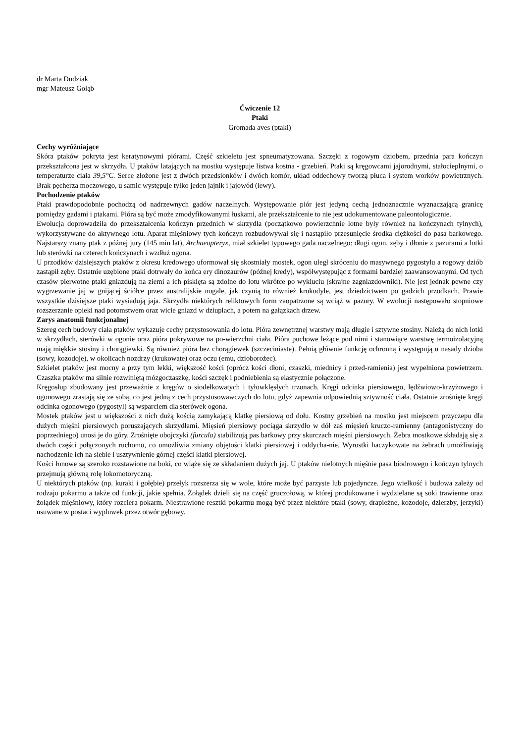dr Marta Dudziak
mgr Mateusz Gołąb
Ćwiczenie 12
Ptaki
Gromada aves (ptaki)
Cechy wyróżniające
Skóra ptaków pokryta jest keratynowymi piórami. Część szkieletu jest spneumatyzowana. Szczęki z rogowym dziobem, przednia para kończyn przekształcona jest w skrzydła. U ptaków latających na mostku występuje listwa kostna - grzebień. Ptaki są kręgowcami jajorodnymi, stałocieplnymi, o temperaturze ciała 39,5°C. Serce złożone jest z dwóch przedsionków i dwóch komór, układ oddechowy tworzą płuca i system worków powietrznych. Brak pęcherza moczowego, u samic występuje tylko jeden jajnik i jajowód (lewy).
Pochodzenie ptaków
Ptaki prawdopodobnie pochodzą od nadrzewnych gadów naczelnych. Występowanie piór jest jedyną cechą jednoznacznie wyznaczającą granicę pomiędzy gadami i ptakami. Pióra są być może zmodyfikowanymi łuskami, ale przekształcenie to nie jest udokumentowane paleontologicznie.
Ewolucja doprowadziła do przekształcenia kończyn przednich w skrzydła (początkowo powierzchnie lotne były również na kończynach tylnych), wykorzystywane do aktywnego lotu. Aparat mięśniowy tych kończyn rozbudowywał się i nastąpiło przesunięcie środka ciężkości do pasa barkowego. Najstarszy znany ptak z późnej jury (145 min lat), Archaeopteryx, miał szkielet typowego gada naczelnego: długi ogon, zęby i dłonie z pazurami a lotki lub sterówki na czterech kończynach i wzdłuż ogona.
U przodków dzisiejszych ptaków z okresu kredowego uformował się skostniały mostek, ogon uległ skróceniu do masywnego pygostylu a rogowy dziób zastąpił zęby. Ostatnie uzębione ptaki dotrwały do końca ery dinozaurów (późnej kredy), współwystępując z formami bardziej zaawansowanymi. Od tych czasów pierwotne ptaki gniazdują na ziemi a ich pisklęta są zdolne do lotu wkrótce po wykluciu (skrajne zagniazdowniki). Nie jest jednak pewne czy wygrzewanie jaj w gnijącej ściółce przez australijskie nogale, jak czynią to również krokodyle, jest dziedzictwem po gadzich przodkach. Prawie wszystkie dzisiejsze ptaki wysiadują jaja. Skrzydła niektórych reliktowych form zaopatrzone są wciąż w pazury. W ewolucji następowało stopniowe rozszerzanie opieki nad potomstwem oraz wicie gniazd w dziuplach, a potem na gałązkach drzew.
Zarys anatomii funkcjonalnej
Szereg cech budowy ciała ptaków wykazuje cechy przystosowania do lotu. Pióra zewnętrznej warstwy mają długie i sztywne stosiny. Należą do nich lotki w skrzydłach, sterówki w ogonie oraz pióra pokrywowe na po-wierzchni ciała. Pióra puchowe leżące pod nimi i stanowiące warstwę termoizolacyjną mają miękkie stosiny i chorągiewki. Są również pióra bez chorągiewek (szczeciniaste). Pełnią głównie funkcję ochronną i występują u nasady dzioba (sowy, kozodoje), w okolicach nozdrzy (krukowate) oraz oczu (emu, dzioborożec).
Szkielet ptaków jest mocny a przy tym lekki, większość kości (oprócz kości dłoni, czaszki, miednicy i przed-ramienia) jest wypełniona powietrzem. Czaszka ptaków ma silnie rozwiniętą mózgoczaszkę, kości szczęk i podniebienia są elastycznie połączone.
Kręgosłup zbudowany jest przeważnie z kręgów o siodełkowatych i tyłowklęsłych trzonach. Kręgi odcinka piersiowego, lędźwiowo-krzyżowego i ogonowego zrastają się ze sobą, co jest jedną z cech przystosowawczych do lotu, gdyż zapewnia odpowiednią sztywność ciała. Ostatnie zrośnięte kręgi odcinka ogonowego (pygostyl) są wsparciem dla sterówek ogona.
Mostek ptaków jest u większości z nich dużą kością zamykającą klatkę piersiową od dołu. Kostny grzebień na mostku jest miejscem przyczepu dla dużych mięśni piersiowych poruszających skrzydłami. Mięsień piersiowy pociąga skrzydło w dół zaś mięsień kruczo-ramienny (antagonistyczny do poprzedniego) unosi je do góry. Zrośnięte obojczyki (furcula) stabilizują pas barkowy przy skurczach mięśni piersiowych. Żebra mostkowe składają się z dwóch części połączonych ruchomo, co umożliwia zmiany objętości klatki piersiowej i oddycha-nie. Wyrostki haczykowate na żebrach umożliwiają nachodzenie ich na siebie i usztywnienie górnej części klatki piersiowej.
Kości łonowe są szeroko rozstawione na boki, co wiąże się ze składaniem dużych jaj. U ptaków nielotnych mięśnie pasa biodrowego i kończyn tylnych przejmują główną rolę lokomotoryczną.
U niektórych ptaków (np. kuraki i gołębie) przełyk rozszerza się w wole, które może być parzyste lub pojedyncze. Jego wielkość i budowa zależy od rodzaju pokarmu a także od funkcji, jakie spełnia. Żołądek dzieli się na część gruczołową, w której produkowane i wydzielane są soki trawienne oraz żołądek mięśniowy, który rozciera pokarm. Niestrawione resztki pokarmu mogą być przez niektóre ptaki (sowy, drapieżne, kozodoje, dzierzby, jerzyki) usuwane w postaci wypluwek przez otwór gębowy.